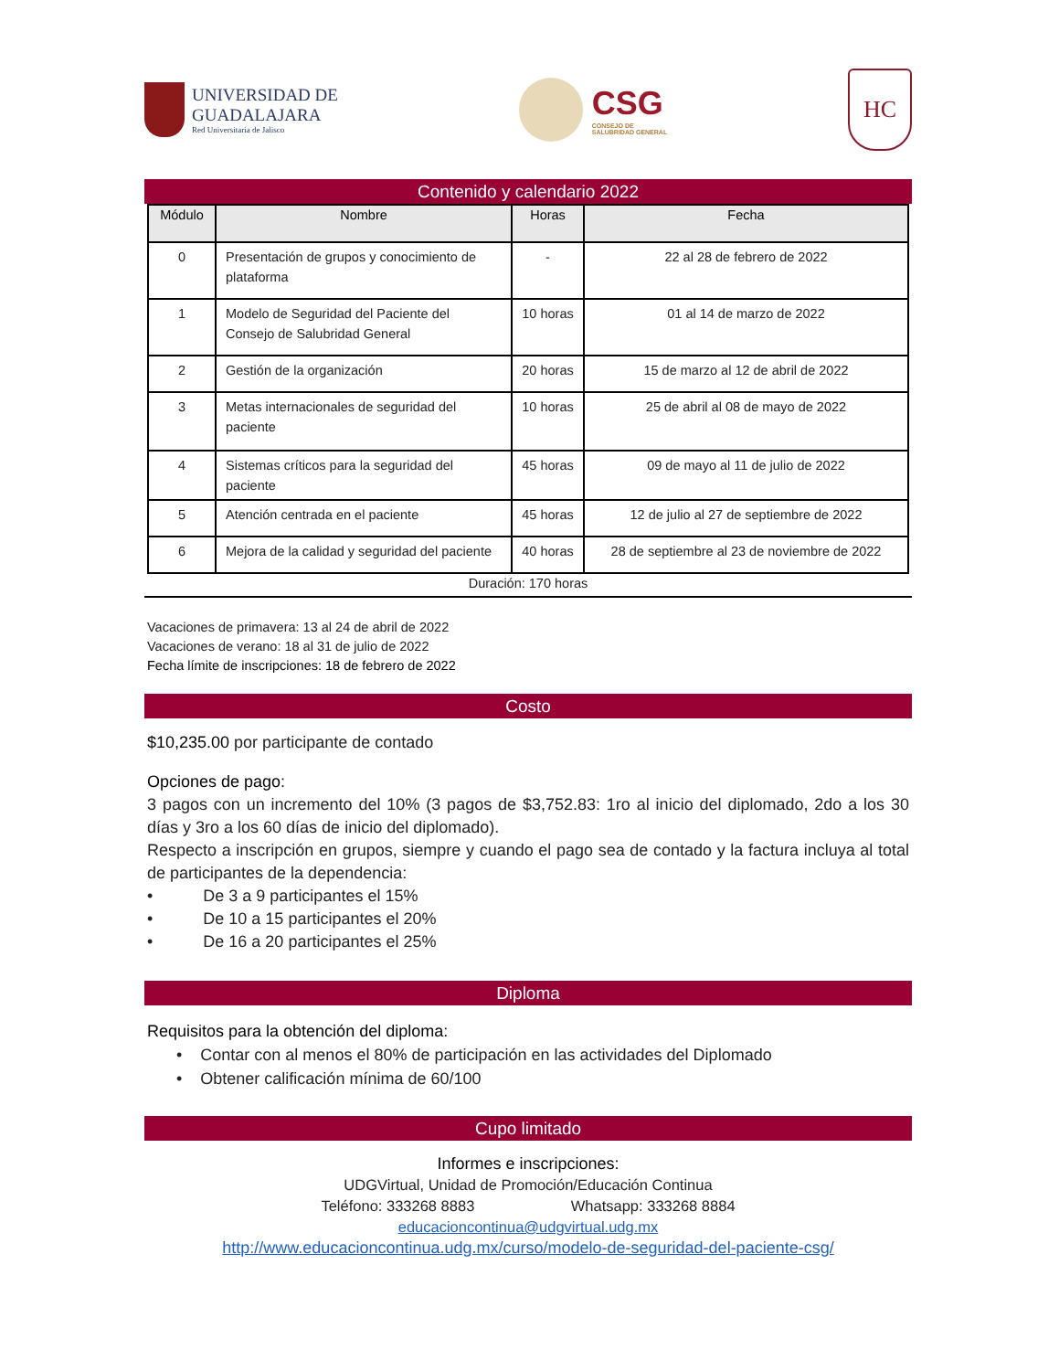UNIVERSIDAD DE
GUADALAJARA
Red Universitaria de Jalisco
CSG
CONSEJO DE
SALUBRIDAD GENERAL
HC
Contenido y calendario 2022
| Módulo | Nombre | Horas | Fecha |
| --- | --- | --- | --- |
| 0 | Presentación de grupos y conocimiento de plataforma | - | 22 al 28 de febrero de 2022 |
| 1 | Modelo de Seguridad del Paciente del Consejo de Salubridad General | 10 horas | 01 al 14 de marzo de 2022 |
| 2 | Gestión de la organización | 20 horas | 15 de marzo al 12 de abril de 2022 |
| 3 | Metas internacionales de seguridad del paciente | 10 horas | 25 de abril al 08 de mayo de 2022 |
| 4 | Sistemas críticos para la seguridad del paciente | 45 horas | 09 de mayo al 11 de julio de 2022 |
| 5 | Atención centrada en el paciente | 45 horas | 12 de julio al 27 de septiembre de 2022 |
| 6 | Mejora de la calidad y seguridad del paciente | 40 horas | 28 de septiembre al 23 de noviembre de 2022 |
Duración: 170 horas
Vacaciones de primavera: 13 al 24 de abril de 2022
Vacaciones de verano: 18 al 31 de julio de 2022
Fecha límite de inscripciones: 18 de febrero de 2022
Costo
$10,235.00 por participante de contado
Opciones de pago:
3 pagos con un incremento del 10% (3 pagos de $3,752.83: 1ro al inicio del diplomado, 2do a los 30 días y 3ro a los 60 días de inicio del diplomado).
Respecto a inscripción en grupos, siempre y cuando el pago sea de contado y la factura incluya al total de participantes de la dependencia:
• De 3 a 9 participantes el 15%
• De 10 a 15 participantes el 20%
• De 16 a 20 participantes el 25%
Diploma
Requisitos para la obtención del diploma:
• Contar con al menos el 80% de participación en las actividades del Diplomado
• Obtener calificación mínima de 60/100
Cupo limitado
Informes e inscripciones:
UDGVirtual, Unidad de Promoción/Educación Continua
Teléfono: 333268 8883 Whatsapp: 333268 8884
educacioncontinua@udgvirtual.udg.mx
http://www.educacioncontinua.udg.mx/curso/modelo-de-seguridad-del-paciente-csg/